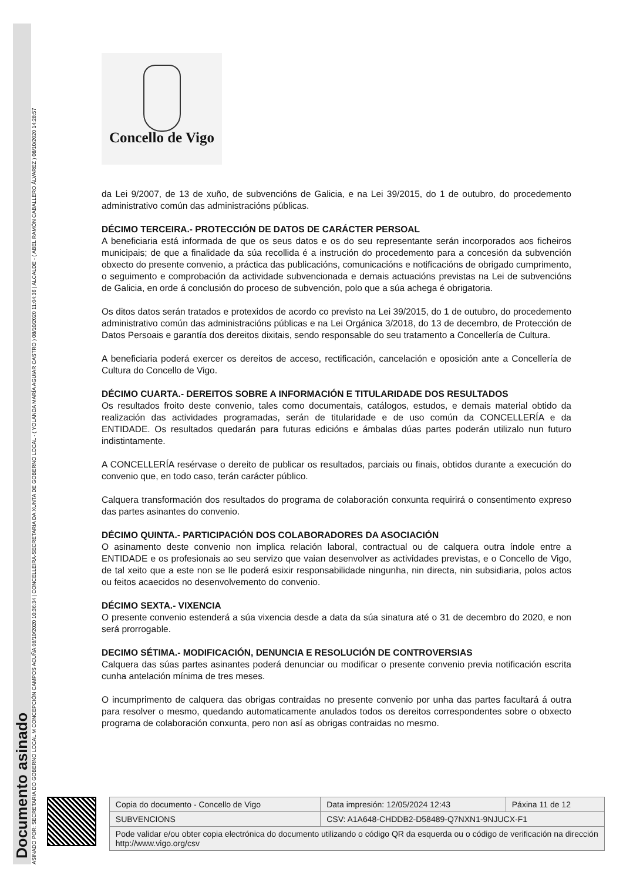Documento asinado
ASINADO POR: SECRETARIA DO GOBERNO LOCAL M CONCEPCIÓN CAMPOS ACUÑA 08/10/2020 10:36:34 | CONCELLEIRA-SECRETARIA DA XUNTA DE GOBERNO LOCAL - ( YOLANDA MARÍA AGUIAR CASTRO ) 08/10/2020 11:04:36 | ALCALDE - ( ABEL RAMÓN CABALLERO ÁLVAREZ ) 08/10/2020 14:28:57
Concello de Vigo
da Lei 9/2007, de 13 de xuño, de subvencións de Galicia, e na Lei 39/2015, do 1 de outubro, do procedemento administrativo común das administracións públicas.
DÉCIMO TERCEIRA.- PROTECCIÓN DE DATOS DE CARÁCTER PERSOAL
A beneficiaria está informada de que os seus datos e os do seu representante serán incorporados aos ficheiros municipais; de que a finalidade da súa recollida é a instrución do procedemento para a concesión da subvención obxecto do presente convenio, a práctica das publicacións, comunicacións e notificacións de obrigado cumprimento, o seguimento e comprobación da actividade subvencionada e demais actuacións previstas na Lei de subvencións de Galicia, en orde á conclusión do proceso de subvención, polo que a súa achega é obrigatoria.
Os ditos datos serán tratados e protexidos de acordo co previsto na Lei 39/2015, do 1 de outubro, do procedemento administrativo común das administracións públicas e na Lei Orgánica 3/2018, do 13 de decembro, de Protección de Datos Persoais e garantía dos dereitos dixitais, sendo responsable do seu tratamento a Concellería de Cultura.
A beneficiaria poderá exercer os dereitos de acceso, rectificación, cancelación e oposición ante a Concellería de Cultura do Concello de Vigo.
DÉCIMO CUARTA.- DEREITOS SOBRE A INFORMACIÓN E TITULARIDADE DOS RESULTADOS
Os resultados froito deste convenio, tales como documentais, catálogos, estudos, e demais material obtido da realización das actividades programadas, serán de titularidade e de uso común da CONCELLERÍA e da ENTIDADE. Os resultados quedarán para futuras edicións e ámbalas dúas partes poderán utilizalo nun futuro indistintamente.
A CONCELLERÍA resérvase o dereito de publicar os resultados, parciais ou finais, obtidos durante a execución do convenio que, en todo caso, terán carácter público.
Calquera transformación dos resultados do programa de colaboración conxunta requirirá o consentimento expreso das partes asinantes do convenio.
DÉCIMO QUINTA.- PARTICIPACIÓN DOS COLABORADORES DA ASOCIACIÓN
O asinamento deste convenio non implica relación laboral, contractual ou de calquera outra índole entre a ENTIDADE e os profesionais ao seu servizo que vaian desenvolver as actividades previstas, e o Concello de Vigo, de tal xeito que a este non se lle poderá esixir responsabilidade ningunha, nin directa, nin subsidiaria, polos actos ou feitos acaecidos no desenvolvemento do convenio.
DÉCIMO SEXTA.- VIXENCIA
O presente convenio estenderá a súa vixencia desde a data da súa sinatura até o 31 de decembro do 2020, e non será prorrogable.
DECIMO SÉTIMA.- MODIFICACIÓN, DENUNCIA E RESOLUCIÓN DE CONTROVERSIAS
Calquera das súas partes asinantes poderá denunciar ou modificar o presente convenio previa notificación escrita cunha antelación mínima de tres meses.
O incumprimento de calquera das obrigas contraidas no presente convenio por unha das partes facultará á outra para resolver o mesmo, quedando automaticamente anulados todos os dereitos correspondentes sobre o obxecto programa de colaboración conxunta, pero non así as obrigas contraidas no mesmo.
| Copia do documento - Concello de Vigo | Data impresión: 12/05/2024 12:43 | Páxina 11 de 12 |
| SUBVENCIONS | CSV: A1A648-CHDDB2-D58489-Q7NXN1-9NJUCX-F1 | |
| Pode validar e/ou obter copia electrónica do documento utilizando o código QR da esquerda ou o código de verificación na dirección http://www.vigo.org/csv | | |